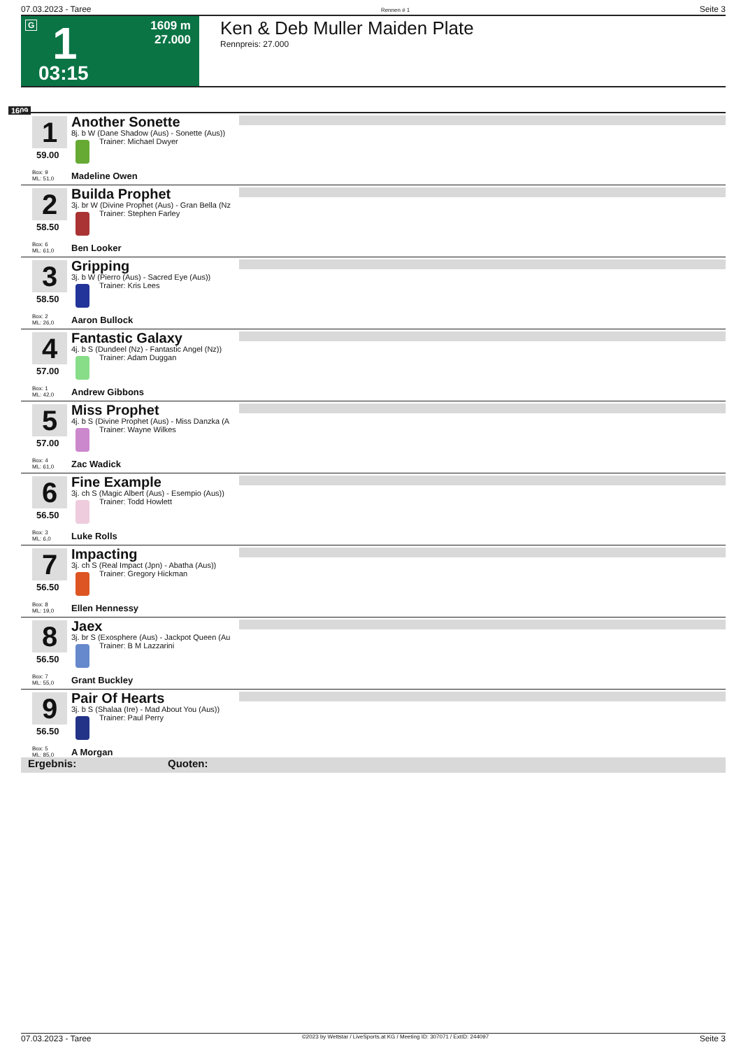07.03.2023 - Taree Rennen # 1 Seite 3
G 1
03:15
1609 m
27.000
Ken & Deb Muller Maiden Plate
Rennpreis: 27.000
1609
1
59.00
Box: 9
ML: 51,0
Another Sonette
8j. b W (Dane Shadow (Aus) - Sonette (Aus))
Trainer: Michael Dwyer
Madeline Owen
2
58.50
Box: 6
ML: 61,0
Builda Prophet
3j. br W (Divine Prophet (Aus) - Gran Bella (Nz
Trainer: Stephen Farley
Ben Looker
3
58.50
Box: 2
ML: 26,0
Gripping
3j. b W (Pierro (Aus) - Sacred Eye (Aus))
Trainer: Kris Lees
Aaron Bullock
4
57.00
Box: 1
ML: 42,0
Fantastic Galaxy
4j. b S (Dundeel (Nz) - Fantastic Angel (Nz))
Trainer: Adam Duggan
Andrew Gibbons
5
57.00
Box: 4
ML: 61,0
Miss Prophet
4j. b S (Divine Prophet (Aus) - Miss Danzka (A
Trainer: Wayne Wilkes
Zac Wadick
6
56.50
Box: 3
ML: 6,0
Fine Example
3j. ch S (Magic Albert (Aus) - Esempio (Aus))
Trainer: Todd Howlett
Luke Rolls
7
56.50
Box: 8
ML: 19,0
Impacting
3j. ch S (Real Impact (Jpn) - Abatha (Aus))
Trainer: Gregory Hickman
Ellen Hennessy
8
56.50
Box: 7
ML: 55,0
Jaex
3j. br S (Exosphere (Aus) - Jackpot Queen (Au
Trainer: B M Lazzarini
Grant Buckley
9
56.50
Box: 5
ML: 85,0
Pair Of Hearts
3j. b S (Shalaa (Ire) - Mad About You (Aus))
Trainer: Paul Perry
A Morgan
Ergebnis: Quoten:
07.03.2023 - Taree ©2023 by Wettstar / LiveSports.at KG / Meeting ID: 307071 / ExtID: 244097 Seite 3